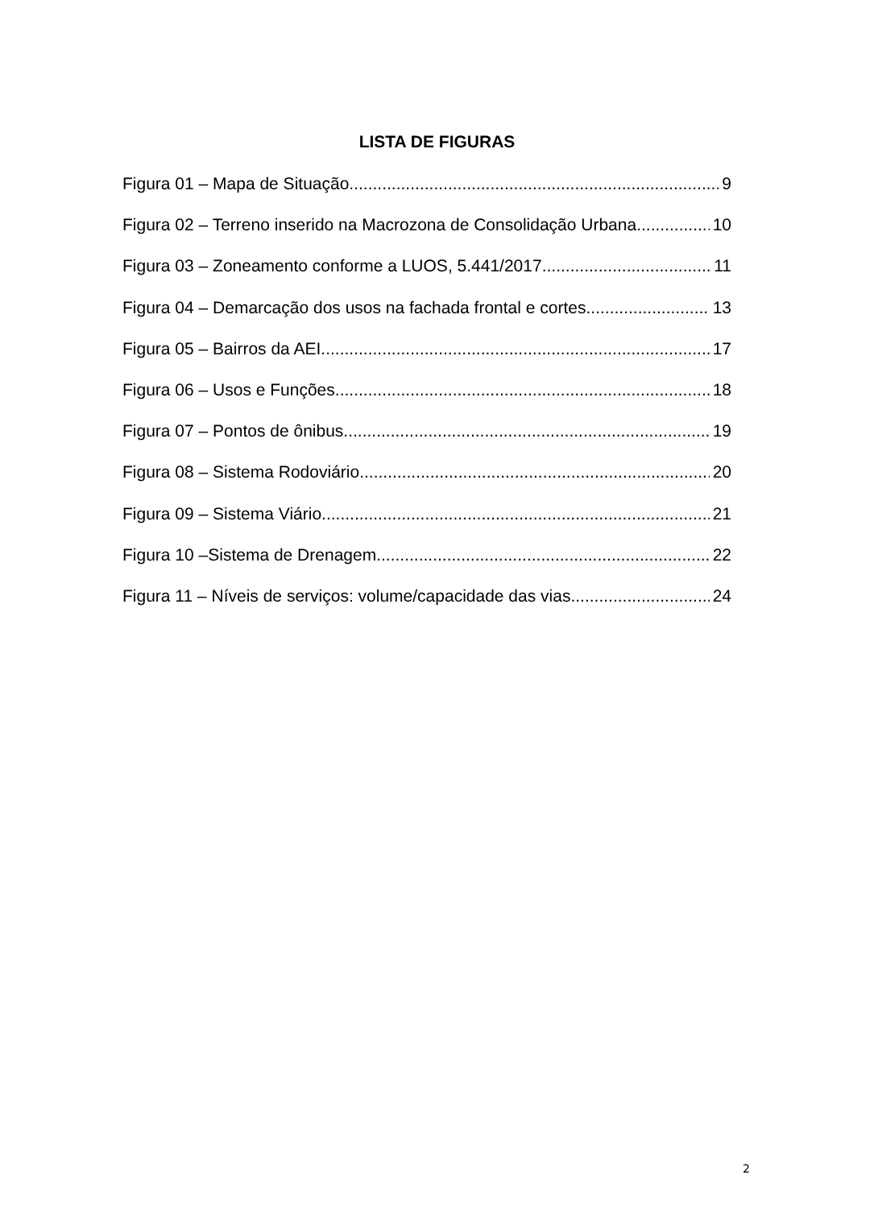LISTA DE FIGURAS
Figura 01 – Mapa de Situação 9
Figura 02 – Terreno inserido na Macrozona de Consolidação Urbana 10
Figura 03 – Zoneamento conforme a LUOS, 5.441/2017 11
Figura 04 – Demarcação dos usos na fachada frontal e cortes 13
Figura 05 – Bairros da AEI 17
Figura 06 – Usos e Funções 18
Figura 07 – Pontos de ônibus 19
Figura 08 – Sistema Rodoviário 20
Figura 09 – Sistema Viário 21
Figura 10 –Sistema de Drenagem 22
Figura 11 – Níveis de serviços: volume/capacidade das vias 24
2